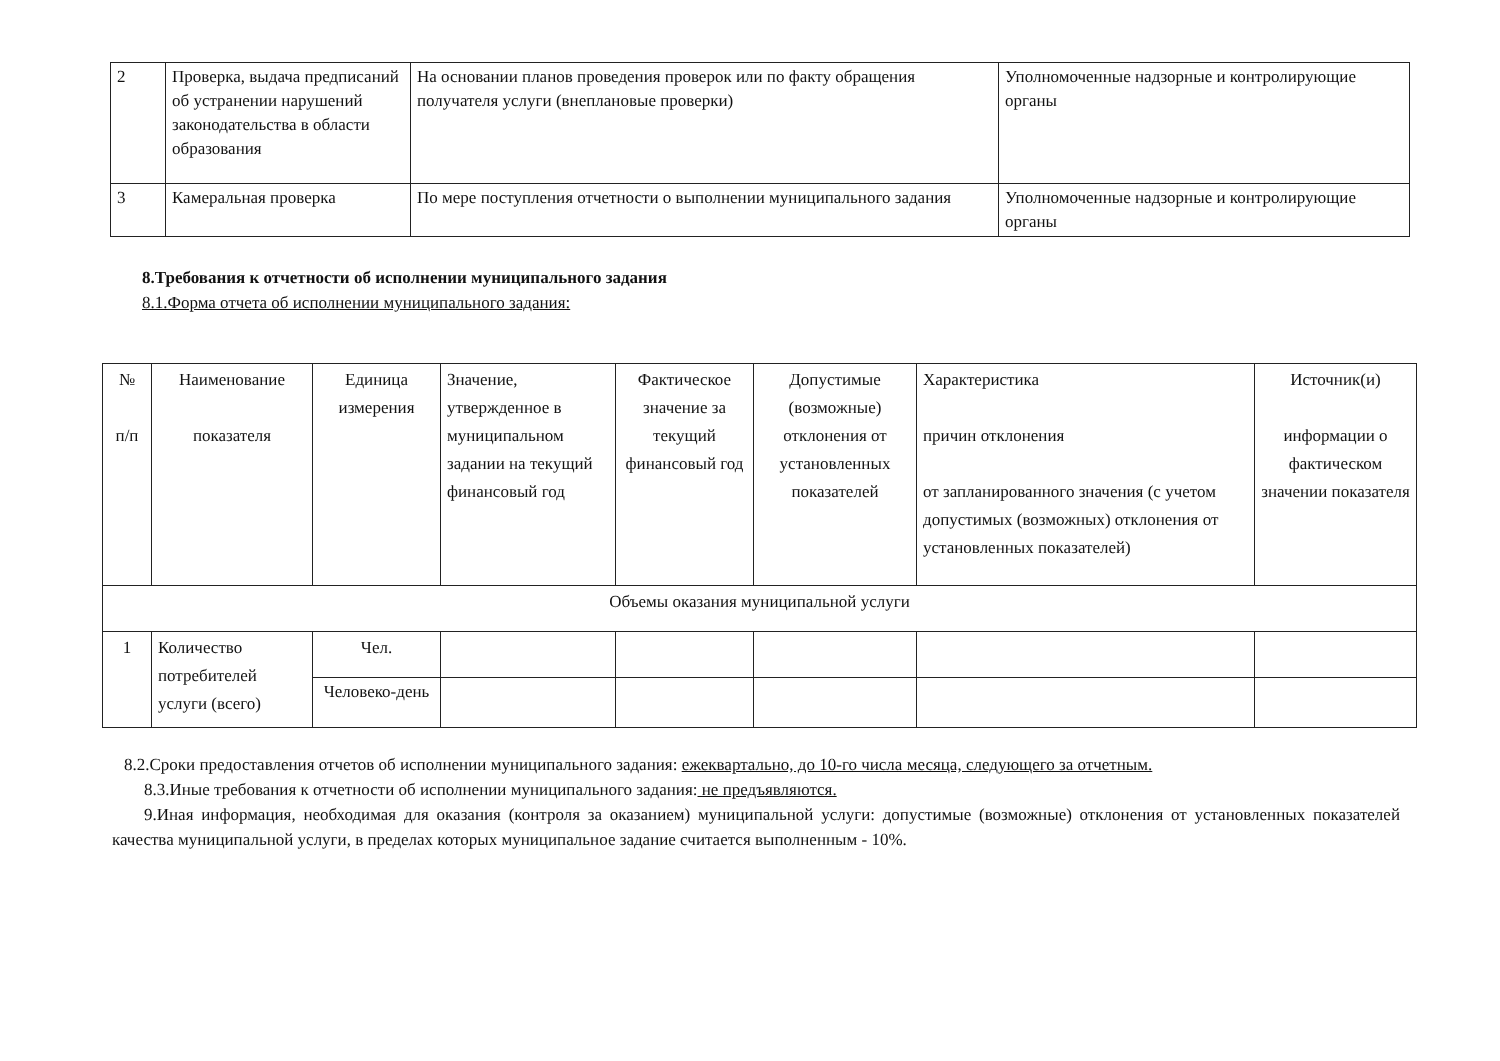| 2 | Проверка, выдача предписаний об устранении нарушений законодательства в области образования | На основании планов проведения проверок или по факту обращения получателя услуги (внеплановые проверки) | Уполномоченные надзорные и контролирующие органы |
| 3 | Камеральная проверка | По мере поступления отчетности о выполнении муниципального задания | Уполномоченные надзорные и контролирующие органы |
8.Требования к отчетности об исполнении муниципального задания
8.1.Форма отчета об исполнении муниципального задания:
| № п/п | Наименование показателя | Единица измерения | Значение, утвержденное в муниципальном задании на текущий финансовый год | Фактическое значение за текущий финансовый год | Допустимые (возможные) отклонения от установленных показателей | Характеристика причин отклонения от запланированного значения (с учетом допустимых (возможных) отклонения от установленных показателей) | Источник(и) информации о фактическом значении показателя |
| Объемы оказания муниципальной услуги | | | | | | | |
| 1 | Количество потребителей услуги (всего) | Чел. | | | | | |
| | | Человеко-день | | | | | |
8.2.Сроки предоставления отчетов об исполнении муниципального задания: ежеквартально, до 10-го числа месяца, следующего за отчетным.
8.3.Иные требования к отчетности об исполнении муниципального задания: не предъявляются.
9.Иная информация, необходимая для оказания (контроля за оказанием) муниципальной услуги: допустимые (возможные) отклонения от установленных показателей качества муниципальной услуги, в пределах которых муниципальное задание считается выполненным - 10%.